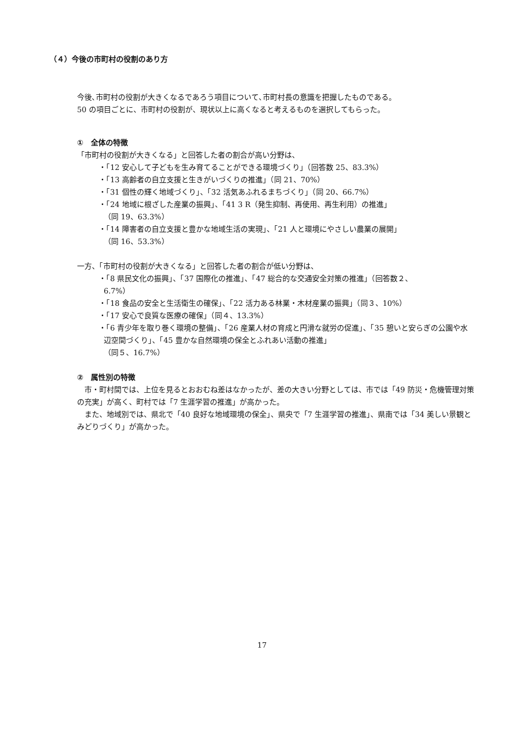（４）今後の市町村の役割のあり方
今後､市町村の役割が大きくなるであろう項目について､市町村長の意識を把握したものである。
50 の項目ごとに、市町村の役割が、現状以上に高くなると考えるものを選択してもらった。
①　全体の特徴
「市町村の役割が大きくなる」と回答した者の割合が高い分野は、
・「12 安心して子どもを生み育てることができる環境づくり」（回答数 25、83.3%）
・「13 高齢者の自立支援と生きがいづくりの推進」（同 21、70%）
・「31 個性の輝く地域づくり」、「32 活気あふれるまちづくり」（同 20、66.7%）
・「24 地域に根ざした産業の振興」、「41 3 R（発生抑制、再使用、再生利用）の推進」
（同 19、63.3%）
・「14 障害者の自立支援と豊かな地域生活の実現」、「21 人と環境にやさしい農業の展開」
（同 16、53.3%）
一方、「市町村の役割が大きくなる」と回答した者の割合が低い分野は、
・「8 県民文化の振興」、「37 国際化の推進」、「47 総合的な交通安全対策の推進」（回答数２、
6.7%）
・「18 食品の安全と生活衛生の確保」、「22 活力ある林業・木材産業の振興」（同３、10%）
・「17 安心で良質な医療の確保」（同４、13.3%）
・「6 青少年を取り巻く環境の整備」、「26 産業人材の育成と円滑な就労の促進」、「35 憩いと安らぎの公園や水辺空間づくり」、「45 豊かな自然環境の保全とふれあい活動の推進」
（同５、16.7%）
②　属性別の特徴
　市・町村間では、上位を見るとおおむね差はなかったが、差の大きい分野としては、市では「49 防災・危機管理対策の充実」が高く、町村では「7 生涯学習の推進」が高かった。
　また、地域別では、県北で「40 良好な地域環境の保全」、県央で「7 生涯学習の推進」、県南では「34 美しい景観とみどりづくり」が高かった。
17